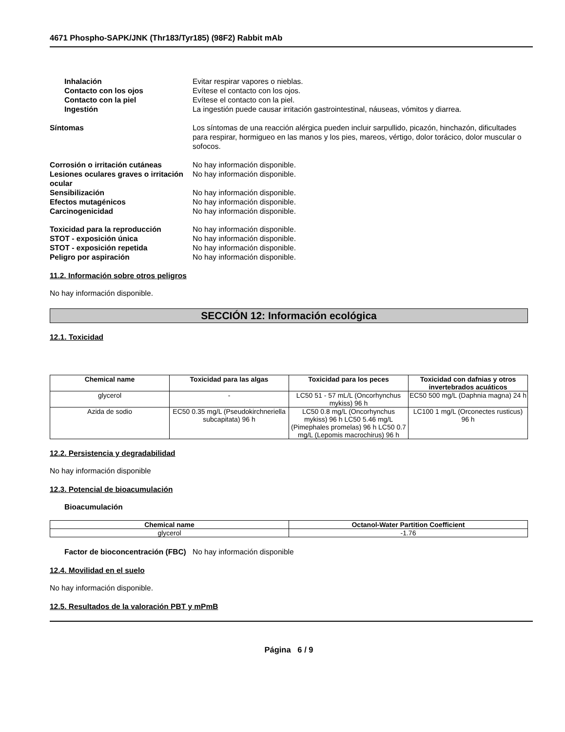4671 Phospho-SAPK/JNK (Thr183/Tyr185) (98F2) Rabbit mAb
Inhalación Evitar respirar vapores o nieblas.
Contacto con los ojos Evítese el contacto con los ojos.
Contacto con la piel Evítese el contacto con la piel.
Ingestión La ingestión puede causar irritación gastrointestinal, náuseas, vómitos y diarrea.
Síntomas Los síntomas de una reacción alérgica pueden incluir sarpullido, picazón, hinchazón, dificultades para respirar, hormigueo en las manos y los pies, mareos, vértigo, dolor torácico, dolor muscular o sofocos.
Corrosión o irritación cutáneas No hay información disponible.
Lesiones oculares graves o irritación ocular
No hay información disponible.
Sensibilización No hay información disponible.
Efectos mutagénicos No hay información disponible.
Carcinogenicidad No hay información disponible.
Toxicidad para la reproducción No hay información disponible.
STOT - exposición única No hay información disponible.
STOT - exposición repetida No hay información disponible.
Peligro por aspiración No hay información disponible.
11.2. Información sobre otros peligros
No hay información disponible.
SECCIÓN 12: Información ecológica
12.1. Toxicidad
| Chemical name | Toxicidad para las algas | Toxicidad para los peces | Toxicidad con dafnias y otros invertebrados acuáticos |
| --- | --- | --- | --- |
| glycerol | - | LC50 51 - 57 mL/L (Oncorhynchus mykiss) 96 h | EC50 500 mg/L (Daphnia magna) 24 h |
| Azida de sodio | EC50 0.35 mg/L (Pseudokirchneriella subcapitata) 96 h | LC50 0.8 mg/L (Oncorhynchus mykiss) 96 h LC50 5.46 mg/L (Pimephales promelas) 96 h LC50 0.7 mg/L (Lepomis macrochirus) 96 h | LC100 1 mg/L (Orconectes rusticus) 96 h |
12.2. Persistencia y degradabilidad
No hay información disponible
12.3. Potencial de bioacumulación
Bioacumulación
| Chemical name | Octanol-Water Partition Coefficient |
| --- | --- |
| glycerol | -1.76 |
Factor de bioconcentración (FBC)
No hay información disponible
12.4. Movilidad en el suelo
No hay información disponible.
12.5. Resultados de la valoración PBT y mPmB
Página 6 / 9